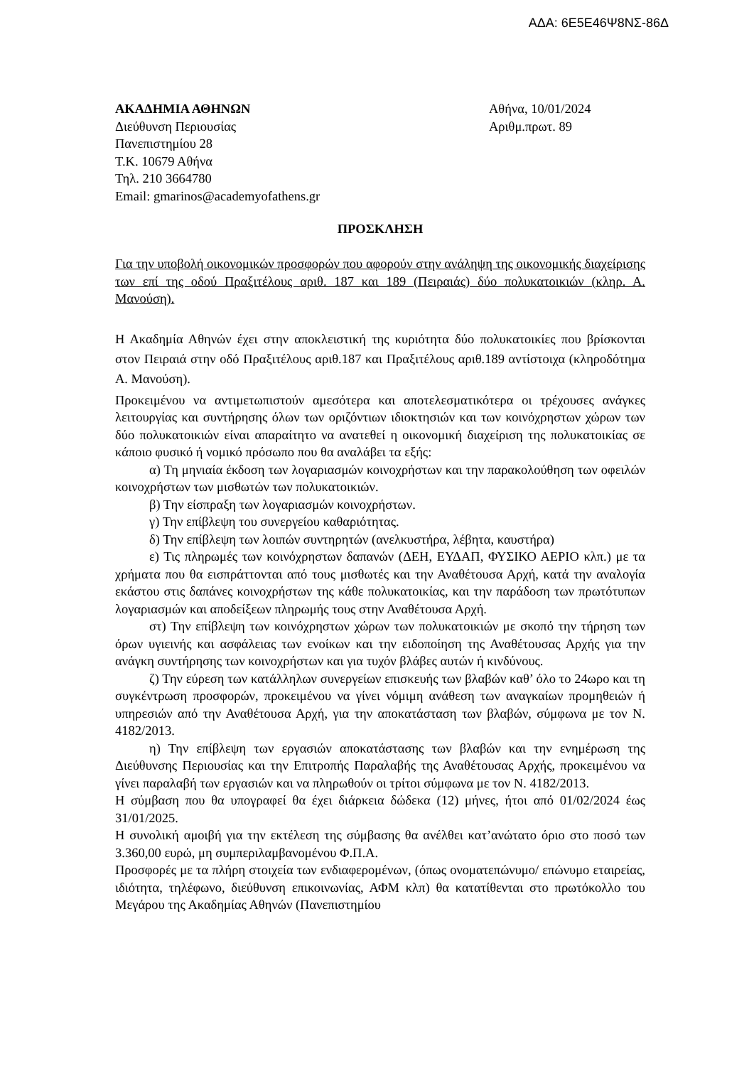ΑΔΑ: 6Ε5Ε46Ψ8ΝΣ-86Δ
ΑΚΑΔΗΜΙΑ ΑΘΗΝΩΝ
Διεύθυνση Περιουσίας
Πανεπιστημίου 28
Τ.Κ. 10679 Αθήνα
Τηλ. 210 3664780
Email: gmarinos@academyofathens.gr
Αθήνα, 10/01/2024
Αριθμ.πρωτ. 89
ΠΡΟΣΚΛΗΣΗ
Για την υποβολή οικονομικών προσφορών που αφορούν στην ανάληψη της οικονομικής διαχείρισης των επί της οδού Πραξιτέλους αριθ. 187 και 189 (Πειραιάς) δύο πολυκατοικιών (κληρ. Α. Μανούση).
Η Ακαδημία Αθηνών έχει στην αποκλειστική της κυριότητα δύο πολυκατοικίες που βρίσκονται στον Πειραιά στην οδό Πραξιτέλους αριθ.187 και Πραξιτέλους αριθ.189 αντίστοιχα (κληροδότημα Α. Μανούση).
Προκειμένου να αντιμετωπιστούν αμεσότερα και αποτελεσματικότερα οι τρέχουσες ανάγκες λειτουργίας και συντήρησης όλων των οριζόντιων ιδιοκτησιών και των κοινόχρηστων χώρων των δύο πολυκατοικιών είναι απαραίτητο να ανατεθεί η οικονομική διαχείριση της πολυκατοικίας σε κάποιο φυσικό ή νομικό πρόσωπο που θα αναλάβει τα εξής:
α) Τη μηνιαία έκδοση των λογαριασμών κοινοχρήστων και την παρακολούθηση των οφειλών κοινοχρήστων των μισθωτών των πολυκατοικιών.
β) Την είσπραξη των λογαριασμών κοινοχρήστων.
γ) Την επίβλεψη του συνεργείου καθαριότητας.
δ) Την επίβλεψη των λοιπών συντηρητών (ανελκυστήρα, λέβητα, καυστήρα)
ε) Τις πληρωμές των κοινόχρηστων δαπανών (ΔΕΗ, ΕΥΔΑΠ, ΦΥΣΙΚΟ ΑΕΡΙΟ κλπ.) με τα χρήματα που θα εισπράττονται από τους μισθωτές και την Αναθέτουσα Αρχή, κατά την αναλογία εκάστου στις δαπάνες κοινοχρήστων της κάθε πολυκατοικίας, και την παράδοση των πρωτότυπων λογαριασμών και αποδείξεων πληρωμής τους στην Αναθέτουσα Αρχή.
στ) Την επίβλεψη των κοινόχρηστων χώρων των πολυκατοικιών με σκοπό την τήρηση των όρων υγιεινής και ασφάλειας των ενοίκων και την ειδοποίηση της Αναθέτουσας Αρχής για την ανάγκη συντήρησης των κοινοχρήστων και για τυχόν βλάβες αυτών ή κινδύνους.
ζ) Την εύρεση των κατάλληλων συνεργείων επισκευής των βλαβών καθ’ όλο το 24ωρο και τη συγκέντρωση προσφορών, προκειμένου να γίνει νόμιμη ανάθεση των αναγκαίων προμηθειών ή υπηρεσιών από την Αναθέτουσα Αρχή, για την αποκατάσταση των βλαβών, σύμφωνα με τον Ν. 4182/2013.
η) Την επίβλεψη των εργασιών αποκατάστασης των βλαβών και την ενημέρωση της Διεύθυνσης Περιουσίας και την Επιτροπής Παραλαβής της Αναθέτουσας Αρχής, προκειμένου να γίνει παραλαβή των εργασιών και να πληρωθούν οι τρίτοι σύμφωνα με τον Ν. 4182/2013.
Η σύμβαση που θα υπογραφεί θα έχει διάρκεια δώδεκα (12) μήνες, ήτοι από 01/02/2024 έως 31/01/2025.
Η συνολική αμοιβή για την εκτέλεση της σύμβασης θα ανέλθει κατ’ανώτατο όριο στο ποσό των 3.360,00 ευρώ, μη συμπεριλαμβανομένου Φ.Π.Α.
Προσφορές με τα πλήρη στοιχεία των ενδιαφερομένων, (όπως ονοματεπώνυμο/ επώνυμο εταιρείας, ιδιότητα, τηλέφωνο, διεύθυνση επικοινωνίας, ΑΦΜ κλπ) θα κατατίθενται στο πρωτόκολλο του Μεγάρου της Ακαδημίας Αθηνών (Πανεπιστημίου